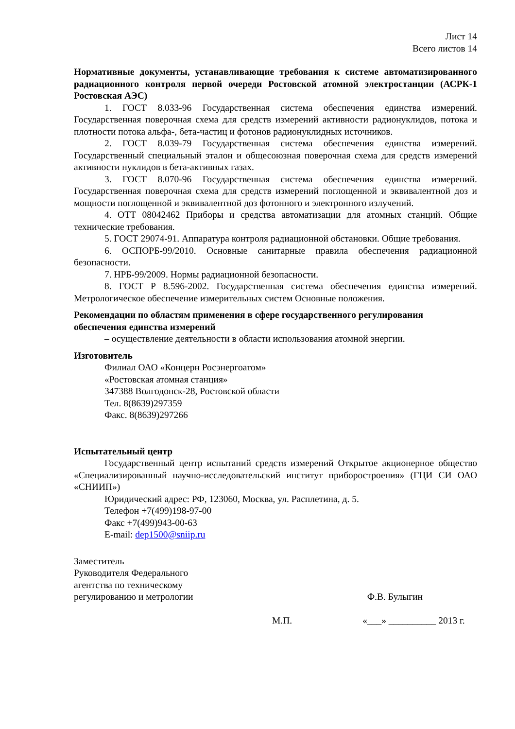Лист 14
Всего листов 14
Нормативные документы, устанавливающие требования к системе автоматизированного радиационного контроля первой очереди Ростовской атомной электростанции (АСРК-1 Ростовская АЭС)
1. ГОСТ 8.033-96 Государственная система обеспечения единства измерений. Государственная поверочная схема для средств измерений активности радионуклидов, потока и плотности потока альфа-, бета-частиц и фотонов радионуклидных источников.
2. ГОСТ 8.039-79 Государственная система обеспечения единства измерений. Государственный специальный эталон и общесоюзная поверочная схема для средств измерений активности нуклидов в бета-активных газах.
3. ГОСТ 8.070-96 Государственная система обеспечения единства измерений. Государственная поверочная схема для средств измерений поглощенной и эквивалентной доз и мощности поглощенной и эквивалентной доз фотонного и электронного излучений.
4. ОТТ 08042462 Приборы и средства автоматизации для атомных станций. Общие технические требования.
5. ГОСТ 29074-91. Аппаратура контроля радиационной обстановки. Общие требования.
6. ОСПОРБ-99/2010. Основные санитарные правила обеспечения радиационной безопасности.
7. НРБ-99/2009. Нормы радиационной безопасности.
8. ГОСТ Р 8.596-2002. Государственная система обеспечения единства измерений. Метрологическое обеспечение измерительных систем Основные положения.
Рекомендации по областям применения в сфере государственного регулирования обеспечения единства измерений
– осуществление деятельности в области использования атомной энергии.
Изготовитель
Филиал ОАО «Концерн Росэнергоатом»
«Ростовская атомная станция»
347388 Волгодонск-28, Ростовской области
Тел. 8(8639)297359
Факс. 8(8639)297266
Испытательный центр
Государственный центр испытаний средств измерений Открытое акционерное общество «Специализированный научно-исследовательский институт приборостроения» (ГЦИ СИ ОАО «СНИИП»)
Юридический адрес: РФ, 123060, Москва, ул. Расплетина, д. 5.
Телефон +7(499)198-97-00
Факс +7(499)943-00-63
E-mail: dep1500@sniip.ru
Заместитель
Руководителя Федерального
агентства по техническому
регулированию и метрологии
Ф.В. Булыгин
М.П. «___» __________ 2013 г.